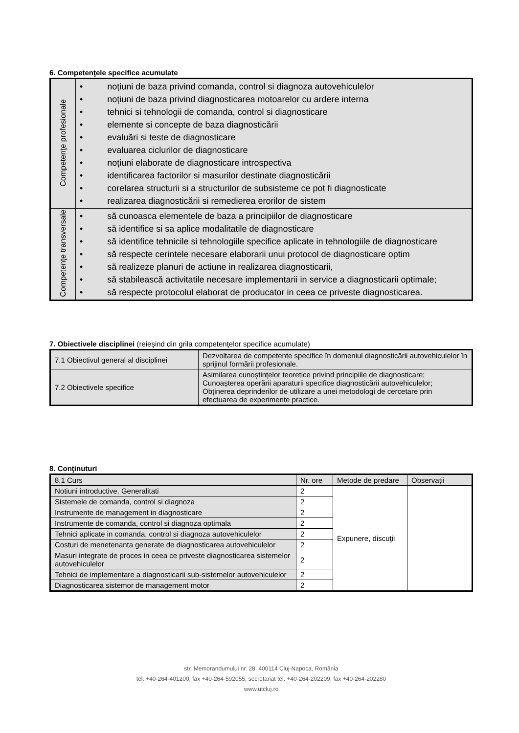6. Competenţele specifice acumulate
| Competenţe profesionale | • noțiuni de baza privind comanda, control si diagnoza autovehiculelor • noțiuni de baza privind diagnosticarea motoarelor cu ardere interna • tehnici si tehnologii de comanda, control si diagnosticare • elemente si concepte de baza diagnosticării • evaluări si teste de diagnosticare • evaluarea ciclurilor de diagnosticare • noțiuni elaborate de diagnosticare introspectiva • identificarea factorilor si masurilor destinate diagnosticării • corelarea structurii si a structurilor de subsisteme ce pot fi diagnosticate • realizarea diagnosticării si remedierea erorilor de sistem |
| Competenţe transversale | • să cunoasca elementele de baza a principiilor de diagnosticare • să identifice si sa aplice modalitatile de diagnosticare • să identifice tehnicile si tehnologiile specifice aplicate in tehnologiile de diagnosticare • să respecte cerintele necesare elaborarii unui protocol de diagnosticare optim • să realizeze planuri de actiune in realizarea diagnosticarii, • să stabilească activitatile necesare implementarii in service a diagnosticarii optimale; • să respecte protocolul elaborat de producator in ceea ce priveste diagnosticarea. |
7. Obiectivele disciplinei (reieşind din grila competenţelor specifice acumulate)
| 7.1 Obiectivul general al disciplinei | Dezvoltarea de competente specifice în domeniul diagnosticării autovehiculelor în sprijinul formării profesionale. |
| 7.2 Obiectivele specifice | Asimilarea cunoștințelor teoretice privind principiile de diagnosticare; Cunoașterea operării aparaturii specifice diagnosticării autovehiculelor; Obținerea deprinderilor de utilizare a unei metodologi de cercetare prin efectuarea de experimente practice. |
8. Conţinuturi
| 8.1 Curs | Nr. ore | Metode de predare | Observaţii |
| --- | --- | --- | --- |
| Notiuni introductive. Generalitati | 2 | Expunere, discuţii | |
| Sistemele de comanda, control si diagnoza | 2 | | |
| Instrumente de management in diagnosticare | 2 | | |
| Instrumente de comanda, control si diagnoza optimala | 2 | | |
| Tehnici aplicate in comanda, control si diagnoza autovehiculelor | 2 | | |
| Costuri de menetenanta generate de diagnosticarea autovehiculelor | 2 | | |
| Masuri integrate de proces in ceea ce priveste diagnosticarea sistemelor autovehiculelor | 2 | | |
| Tehnici de implementare a diagnosticarii sub-sistemelor autovehiculelor | 2 | | |
| Diagnosticarea sistemor de management motor | 2 | | |
str. Memorandumului nr. 28, 400114 Cluj-Napoca, România
tel. +40-264-401200, fax +40-264-592055, secretariat tel. +40-264-202209, fax +40-264-202280
www.utcluj.ro